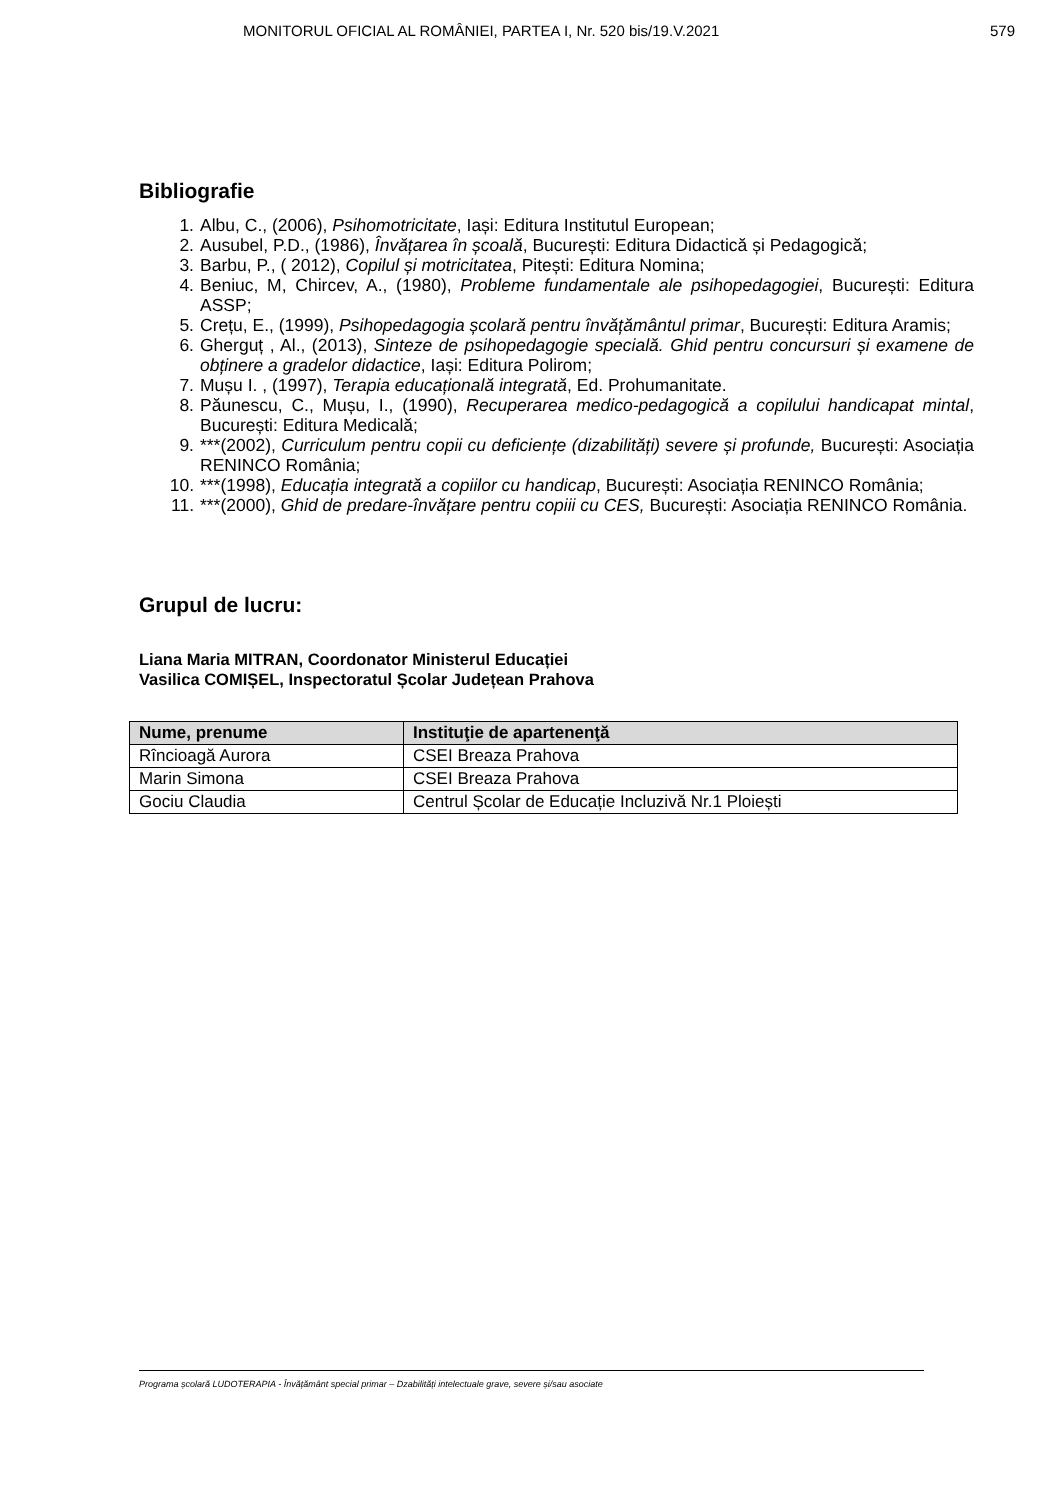MONITORUL OFICIAL AL ROMÂNIEI, PARTEA I, Nr. 520 bis/19.V.2021
579
Bibliografie
1. Albu, C., (2006), Psihomotricitate, Iași: Editura Institutul European;
2. Ausubel, P.D., (1986), Învățarea în școală, București: Editura Didactică și Pedagogică;
3. Barbu, P., ( 2012), Copilul și motricitatea, Pitești: Editura Nomina;
4. Beniuc, M, Chircev, A., (1980), Probleme fundamentale ale psihopedagogiei, București: Editura ASSP;
5. Crețu, E., (1999), Psihopedagogia școlară pentru învățământul primar, București: Editura Aramis;
6. Gherguț , Al., (2013), Sinteze de psihopedagogie specială. Ghid pentru concursuri și examene de obținere a gradelor didactice, Iași: Editura Polirom;
7. Mușu I. , (1997), Terapia educațională integrată, Ed. Prohumanitate.
8. Păunescu, C., Mușu, I., (1990), Recuperarea medico-pedagogică a copilului handicapat mintal, București: Editura Medicală;
9. ***(2002), Curriculum pentru copii cu deficiențe (dizabilități) severe și profunde, București: Asociația RENINCO România;
10. ***(1998), Educația integrată a copiilor cu handicap, București: Asociația RENINCO România;
11. ***(2000), Ghid de predare-învățare pentru copiii cu CES, București: Asociația RENINCO România.
Grupul de lucru:
Liana Maria MITRAN, Coordonator Ministerul Educației
Vasilica COMIȘEL, Inspectoratul Școlar Județean Prahova
| Nume, prenume | Instituţie de apartenenţă |
| --- | --- |
| Rîncioagă Aurora | CSEI Breaza Prahova |
| Marin Simona | CSEI Breaza Prahova |
| Gociu Claudia | Centrul Școlar de Educație Incluzivă Nr.1 Ploiești |
Programa școlară LUDOTERAPIA - Învățământ special primar – Dzabilități intelectuale grave, severe și/sau asociate